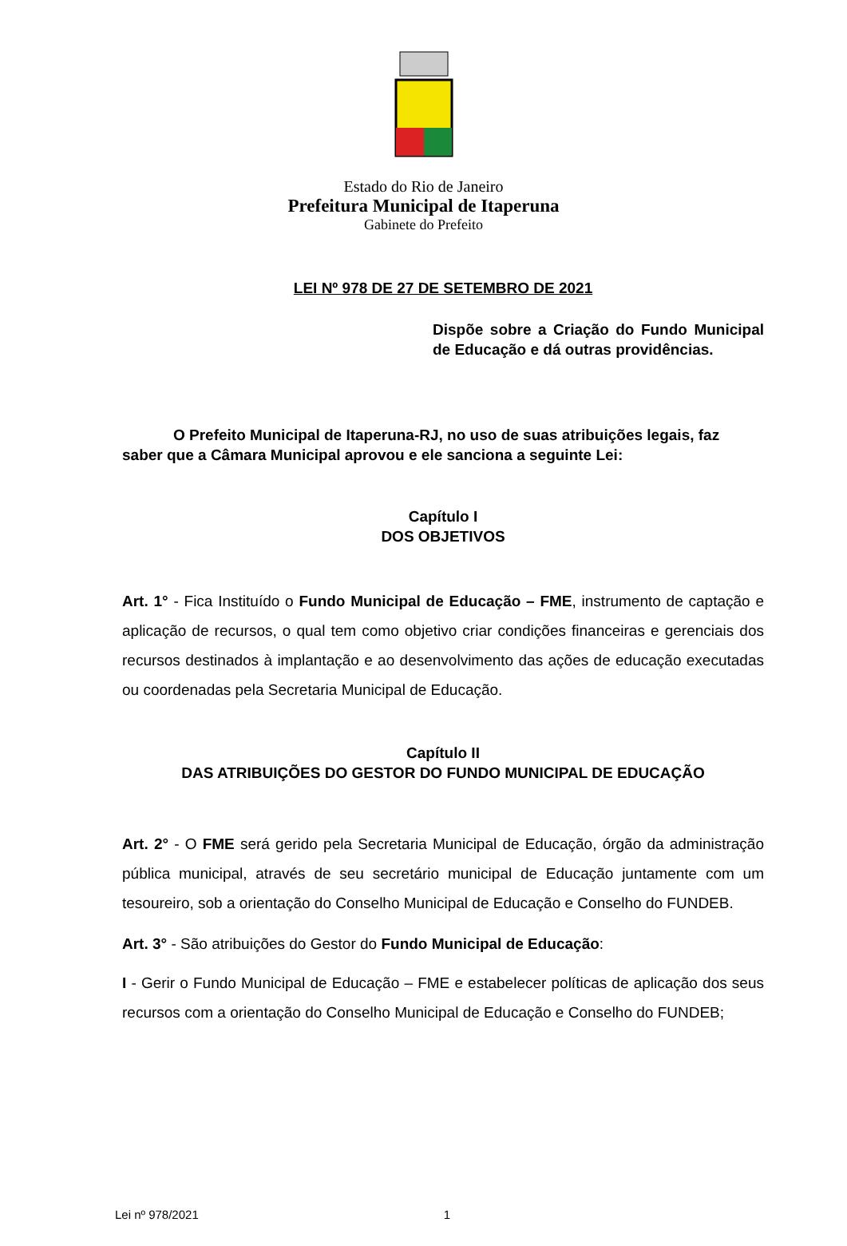Estado do Rio de Janeiro
Prefeitura Municipal de Itaperuna
Gabinete do Prefeito
LEI Nº 978 DE 27 DE SETEMBRO DE 2021
Dispõe sobre a Criação do Fundo Municipal de Educação e dá outras providências.
O Prefeito Municipal de Itaperuna-RJ, no uso de suas atribuições legais, faz saber que a Câmara Municipal aprovou e ele sanciona a seguinte Lei:
Capítulo I
DOS OBJETIVOS
Art. 1° - Fica Instituído o Fundo Municipal de Educação – FME, instrumento de captação e aplicação de recursos, o qual tem como objetivo criar condições financeiras e gerenciais dos recursos destinados à implantação e ao desenvolvimento das ações de educação executadas ou coordenadas pela Secretaria Municipal de Educação.
Capítulo II
DAS ATRIBUIÇÕES DO GESTOR DO FUNDO MUNICIPAL DE EDUCAÇÃO
Art. 2° - O FME será gerido pela Secretaria Municipal de Educação, órgão da administração pública municipal, através de seu secretário municipal de Educação juntamente com um tesoureiro, sob a orientação do Conselho Municipal de Educação e Conselho do FUNDEB.
Art. 3° - São atribuições do Gestor do Fundo Municipal de Educação:
I - Gerir o Fundo Municipal de Educação – FME e estabelecer políticas de aplicação dos seus recursos com a orientação do Conselho Municipal de Educação e Conselho do FUNDEB;
Lei nº 978/2021 1